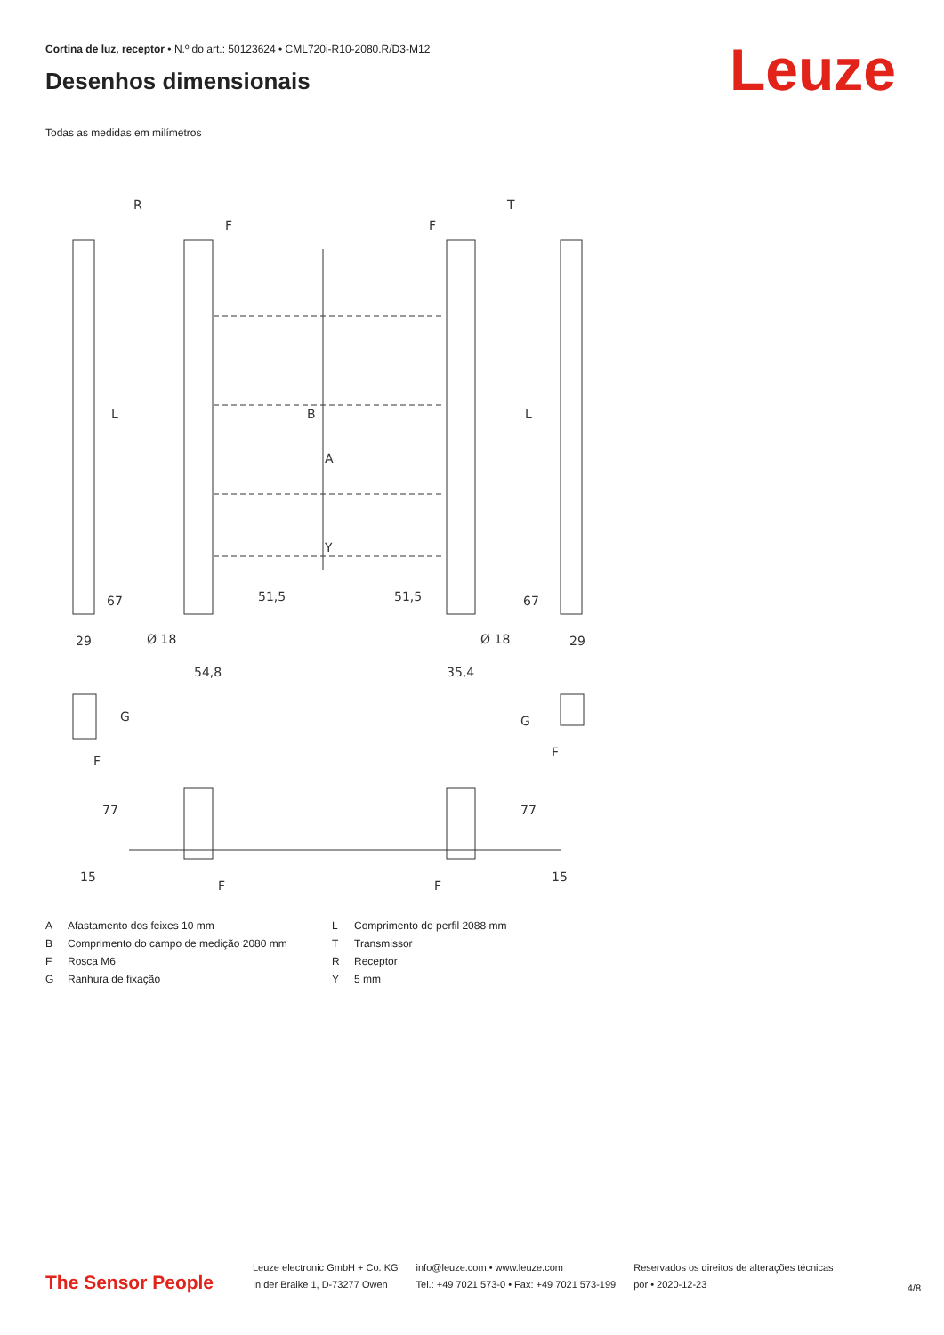Cortina de luz, receptor • N.º do art.: 50123624 • CML720i-R10-2080.R/D3-M12
Desenhos dimensionais Leuze
Todas as medidas em milímetros
R
T
F
F
L
L
B
A
Y
67
51,5
51,5
67
29
Ø 18
Ø 18
29
54,8
35,4
G
G
F
F
77
77
15
15
F
F
| A | Afastamento dos feixes 10 mm |
| B | Comprimento do campo de medição 2080 mm |
| F | Rosca M6 |
| G | Ranhura de fixação |
| L | Comprimento do perfil 2088 mm |
| T | Transmissor |
| R | Receptor |
| Y | 5 mm |
The Sensor People
Leuze electronic GmbH + Co. KG
In der Braike 1, D-73277 Owen
info@leuze.com • www.leuze.com
Tel.: +49 7021 573-0 • Fax: +49 7021 573-199
Reservados os direitos de alterações técnicas
por • 2020-12-23
4/8